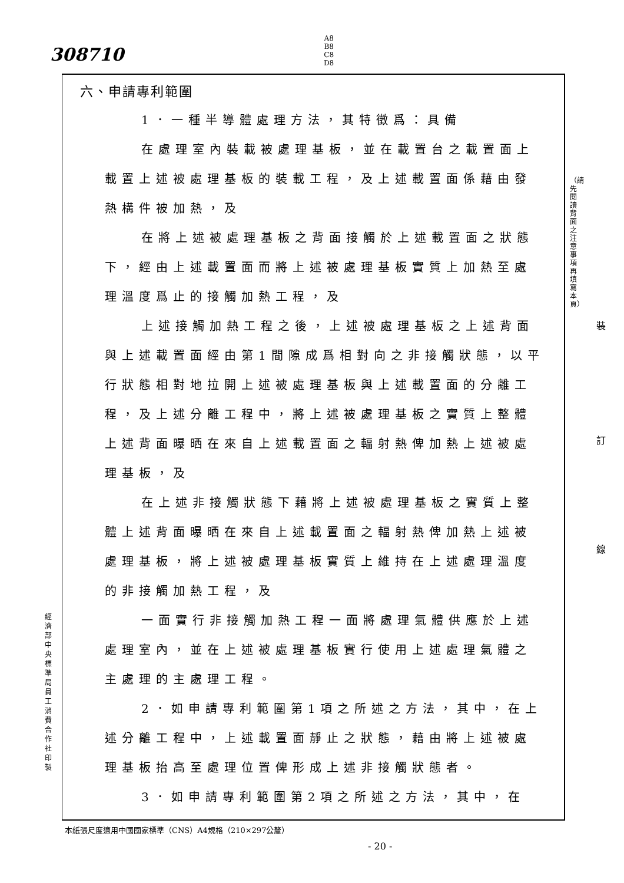308710
A8
B8
C8
D8
六、申請專利範圍
1．一種半導體處理方法，其特徵爲：具備
在處理室內裝載被處理基板，並在載置台之載置面上載置上述被處理基板的裝載工程，及上述載置面係藉由發熱構件被加熱，及
在將上述被處理基板之背面接觸於上述載置面之狀態下，經由上述載置面而將上述被處理基板實質上加熱至處理溫度爲止的接觸加熱工程，及
上述接觸加熱工程之後，上述被處理基板之上述背面與上述載置面經由第1間隙成爲相對向之非接觸狀態，以平行狀態相對地拉開上述被處理基板與上述載置面的分離工程，及上述分離工程中，將上述被處理基板之實質上整體上述背面曝晒在來自上述載置面之輻射熱俾加熱上述被處理基板，及
在上述非接觸狀態下藉將上述被處理基板之實質上整體上述背面曝晒在來自上述載置面之輻射熱俾加熱上述被處理基板，將上述被處理基板實質上維持在上述處理溫度的非接觸加熱工程，及
一面實行非接觸加熱工程一面將處理氣體供應於上述處理室內，並在上述被處理基板實行使用上述處理氣體之主處理的主處理工程。
2．如申請專利範圍第1項之所述之方法，其中，在上述分離工程中，上述載置面靜止之狀態，藉由將上述被處理基板抬高至處理位置俾形成上述非接觸狀態者。
3．如申請專利範圍第2項之所述之方法，其中，在
（請先閱讀背面之注意事項再填寫本頁）
裝
訂
線
經濟部中央標準局員工消費合作社印製
本紙張尺度適用中國國家標準（CNS）A4規格（210×297公釐）
- 20 -